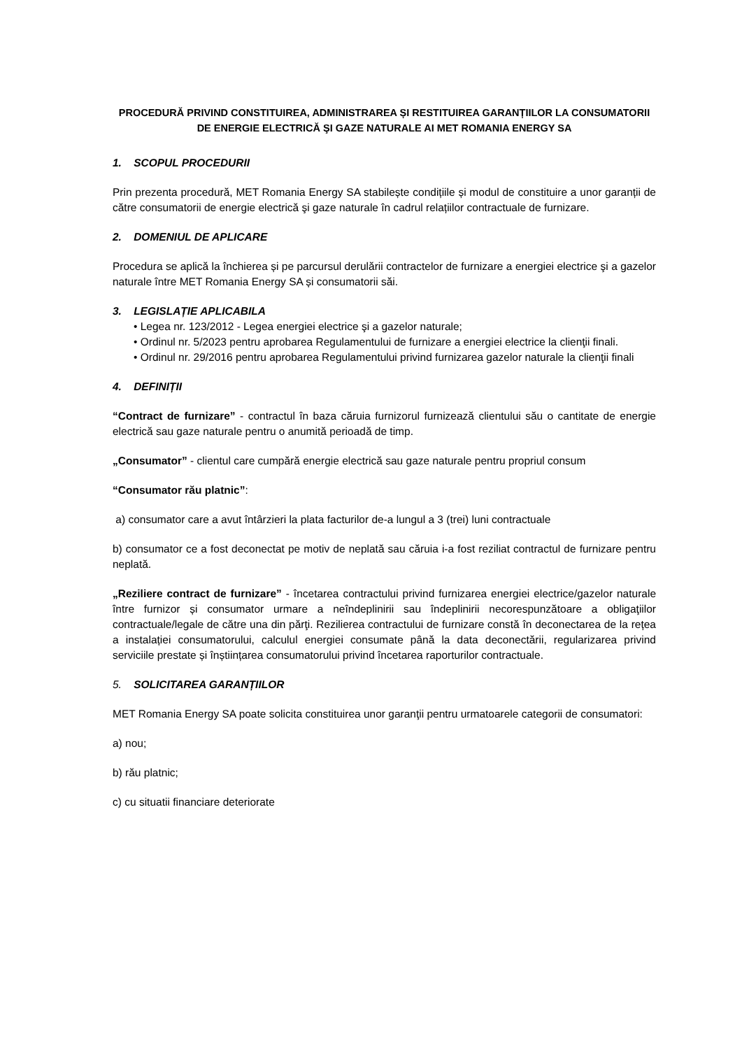PROCEDURĂ PRIVIND CONSTITUIREA, ADMINISTRAREA ȘI RESTITUIREA GARANȚIILOR LA CONSUMATORII DE ENERGIE ELECTRICĂ ŞI GAZE NATURALE AI MET ROMANIA ENERGY SA
1. SCOPUL PROCEDURII
Prin prezenta procedură, MET Romania Energy SA stabilește condițiile și modul de constituire a unor garanții de către consumatorii de energie electrică şi gaze naturale în cadrul relațiilor contractuale de furnizare.
2. DOMENIUL DE APLICARE
Procedura se aplică la închierea și pe parcursul derulării contractelor de furnizare a energiei electrice şi a gazelor naturale între MET Romania Energy SA și consumatorii săi.
3. LEGISLAȚIE APLICABILA
• Legea nr. 123/2012 - Legea energiei electrice şi a gazelor naturale;
• Ordinul nr. 5/2023 pentru aprobarea Regulamentului de furnizare a energiei electrice la clienţii finali.
• Ordinul nr. 29/2016 pentru aprobarea Regulamentului privind furnizarea gazelor naturale la clienţii finali
4. DEFINIȚII
“Contract de furnizare” - contractul în baza căruia furnizorul furnizează clientului său o cantitate de energie electrică sau gaze naturale pentru o anumită perioadă de timp.
„Consumator” - clientul care cumpără energie electrică sau gaze naturale pentru propriul consum
“Consumator rău platnic”:
a) consumator care a avut întârzieri la plata facturilor de-a lungul a 3 (trei) luni contractuale
b) consumator ce a fost deconectat pe motiv de neplată sau căruia i-a fost reziliat contractul de furnizare pentru neplată.
„Reziliere contract de furnizare” - încetarea contractului privind furnizarea energiei electrice/gazelor naturale între furnizor și consumator urmare a neîndeplinirii sau îndeplinirii necorespunzătoare a obligaţiilor contractuale/legale de către una din părţi. Rezilierea contractului de furnizare constă în deconectarea de la rețea a instalației consumatorului, calculul energiei consumate până la data deconectării, regularizarea privind serviciile prestate și înștiințarea consumatorului privind încetarea raporturilor contractuale.
5. SOLICITAREA GARANȚIILOR
MET Romania Energy SA poate solicita constituirea unor garanţii pentru urmatoarele categorii de consumatori:
a) nou;
b) rău platnic;
c) cu situatii financiare deteriorate